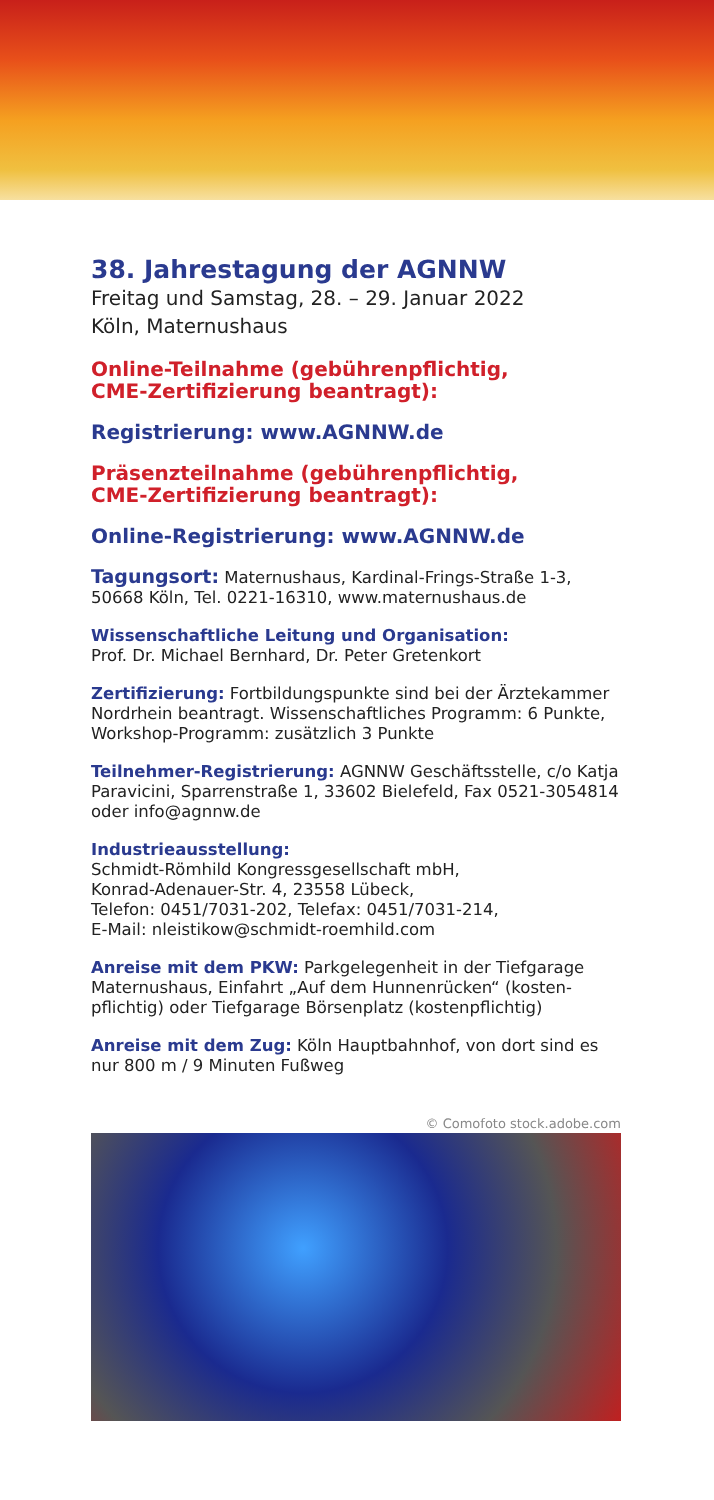38. Jahrestagung der AGNNW
Freitag und Samstag, 28. – 29. Januar 2022
Köln, Maternushaus
Online-Teilnahme (gebührenpflichtig,
CME-Zertifizierung beantragt):
Registrierung: www.AGNNW.de
Präsenzteilnahme (gebührenpflichtig,
CME-Zertifizierung beantragt):
Online-Registrierung: www.AGNNW.de
Tagungsort: Maternushaus, Kardinal-Frings-Straße 1-3, 50668 Köln, Tel. 0221-16310, www.maternushaus.de
Wissenschaftliche Leitung und Organisation:
Prof. Dr. Michael Bernhard, Dr. Peter Gretenkort
Zertifizierung: Fortbildungspunkte sind bei der Ärztekammer Nordrhein beantragt. Wissenschaftliches Programm: 6 Punkte, Workshop-Programm: zusätzlich 3 Punkte
Teilnehmer-Registrierung: AGNNW Geschäftsstelle, c/o Katja Paravicini, Sparrenstraße 1, 33602 Bielefeld, Fax 0521-3054814 oder info@agnnw.de
Industrieausstellung:
Schmidt-Römhild Kongressgesellschaft mbH,
Konrad-Adenauer-Str. 4, 23558 Lübeck,
Telefon: 0451/7031-202, Telefax: 0451/7031-214,
E-Mail: nleistikow@schmidt-roemhild.com
Anreise mit dem PKW: Parkgelegenheit in der Tiefgarage Maternushaus, Einfahrt „Auf dem Hunnenrücken“ (kosten-pflichtig) oder Tiefgarage Börsenplatz (kostenpflichtig)
Anreise mit dem Zug: Köln Hauptbahnhof, von dort sind es nur 800 m / 9 Minuten Fußweg
© Comofoto stock.adobe.com